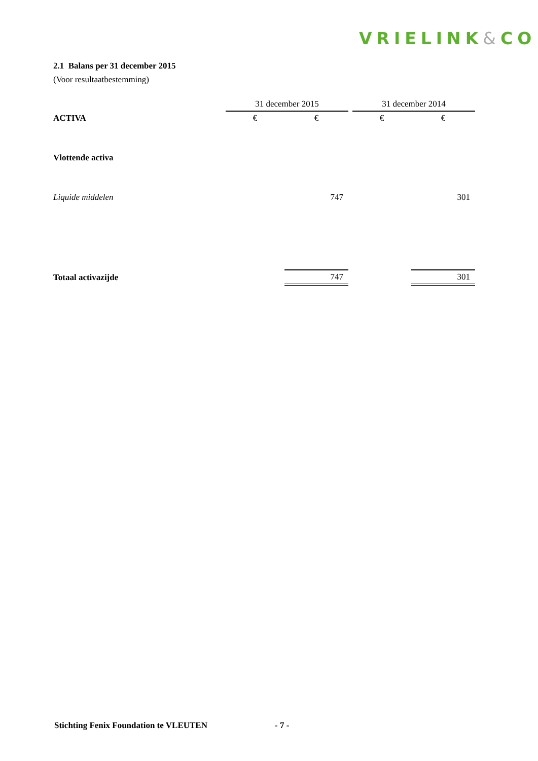VRIELINK&CO
2.1 Balans per 31 december 2015
(Voor resultaatbestemming)
| | 31 december 2015 | | | 31 december 2014 | |
| ACTIVA | € | € | | € | € |
| Vlottende activa | | | | | |
| Liquide middelen | | 747 | | | 301 |
| Totaal activazijde | | 747 | | | 301 |
Stichting Fenix Foundation te VLEUTEN
- 7 -